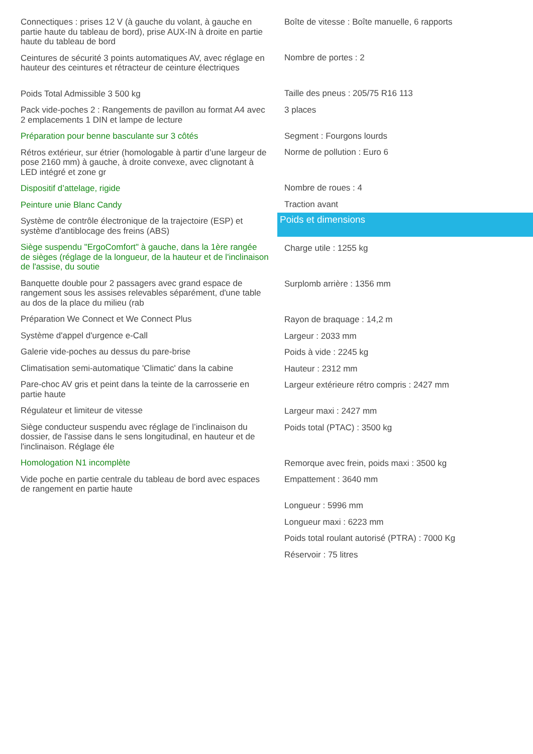Connectiques : prises 12 V (à gauche du volant, à gauche en partie haute du tableau de bord), prise AUX-IN à droite en partie haute du tableau de bord
Ceintures de sécurité 3 points automatiques AV, avec réglage en hauteur des ceintures et rétracteur de ceinture électriques
Poids Total Admissible 3 500 kg
Pack vide-poches 2 : Rangements de pavillon au format A4 avec 2 emplacements 1 DIN et lampe de lecture
Préparation pour benne basculante sur 3 côtés
Rétros extérieur, sur étrier (homologable à partir d’une largeur de pose 2160 mm) à gauche, à droite convexe, avec clignotant à LED intégré et zone gr
Dispositif d’attelage, rigide
Peinture unie Blanc Candy
Système de contrôle électronique de la trajectoire (ESP) et système d'antiblocage des freins (ABS)
Siège suspendu "ErgoComfort" à gauche, dans la 1ère rangée de sièges (réglage de la longueur, de la hauteur et de l'inclinaison de l'assise, du soutie
Banquette double pour 2 passagers avec grand espace de rangement sous les assises relevables séparément, d'une table au dos de la place du milieu (rab
Préparation We Connect et We Connect Plus
Système d'appel d'urgence e-Call
Galerie vide-poches au dessus du pare-brise
Climatisation semi-automatique 'Climatic' dans la cabine
Pare-choc AV gris et peint dans la teinte de la carrosserie en partie haute
Régulateur et limiteur de vitesse
Siège conducteur suspendu avec réglage de l’inclinaison du dossier, de l'assise dans le sens longitudinal, en hauteur et de l'inclinaison. Réglage éle
Homologation N1 incomplète
Vide poche en partie centrale du tableau de bord avec espaces de rangement en partie haute
Boîte de vitesse : Boîte manuelle, 6 rapports
Nombre de portes : 2
Taille des pneus : 205/75 R16 113
3 places
Segment : Fourgons lourds
Norme de pollution : Euro 6
Nombre de roues : 4
Traction avant
Poids et dimensions
Charge utile : 1255 kg
Surplomb arrière : 1356 mm
Rayon de braquage : 14,2 m
Largeur : 2033 mm
Poids à vide : 2245 kg
Hauteur : 2312 mm
Largeur extérieure rétro compris : 2427 mm
Largeur maxi : 2427 mm
Poids total (PTAC) : 3500 kg
Remorque avec frein, poids maxi : 3500 kg
Empattement : 3640 mm
Longueur : 5996 mm
Longueur maxi : 6223 mm
Poids total roulant autorisé (PTRA) : 7000 Kg
Réservoir : 75 litres